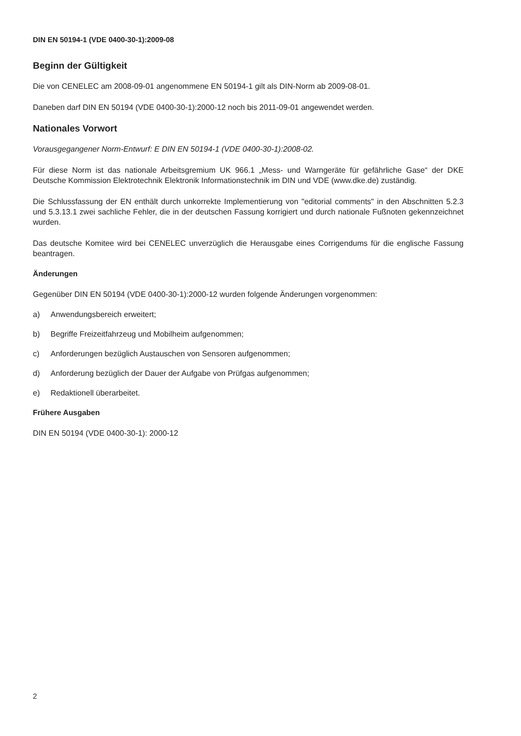DIN EN 50194-1 (VDE 0400-30-1):2009-08
Beginn der Gültigkeit
Die von CENELEC am 2008-09-01 angenommene EN 50194-1 gilt als DIN-Norm ab 2009-08-01.
Daneben darf DIN EN 50194 (VDE 0400-30-1):2000-12 noch bis 2011-09-01 angewendet werden.
Nationales Vorwort
Vorausgegangener Norm-Entwurf: E DIN EN 50194-1 (VDE 0400-30-1):2008-02.
Für diese Norm ist das nationale Arbeitsgremium UK 966.1 „Mess- und Warngeräte für gefährliche Gase“ der DKE Deutsche Kommission Elektrotechnik Elektronik Informationstechnik im DIN und VDE (www.dke.de) zuständig.
Die Schlussfassung der EN enthält durch unkorrekte Implementierung von "editorial comments" in den Abschnitten 5.2.3 und 5.3.13.1 zwei sachliche Fehler, die in der deutschen Fassung korrigiert und durch nationale Fußnoten gekennzeichnet wurden.
Das deutsche Komitee wird bei CENELEC unverzüglich die Herausgabe eines Corrigendums für die englische Fassung beantragen.
Änderungen
Gegenüber DIN EN 50194 (VDE 0400-30-1):2000-12 wurden folgende Änderungen vorgenommen:
a) Anwendungsbereich erweitert;
b) Begriffe Freizeitfahrzeug und Mobilheim aufgenommen;
c) Anforderungen bezüglich Austauschen von Sensoren aufgenommen;
d) Anforderung bezüglich der Dauer der Aufgabe von Prüfgas aufgenommen;
e) Redaktionell überarbeitet.
Frühere Ausgaben
DIN EN 50194 (VDE 0400-30-1): 2000-12
2